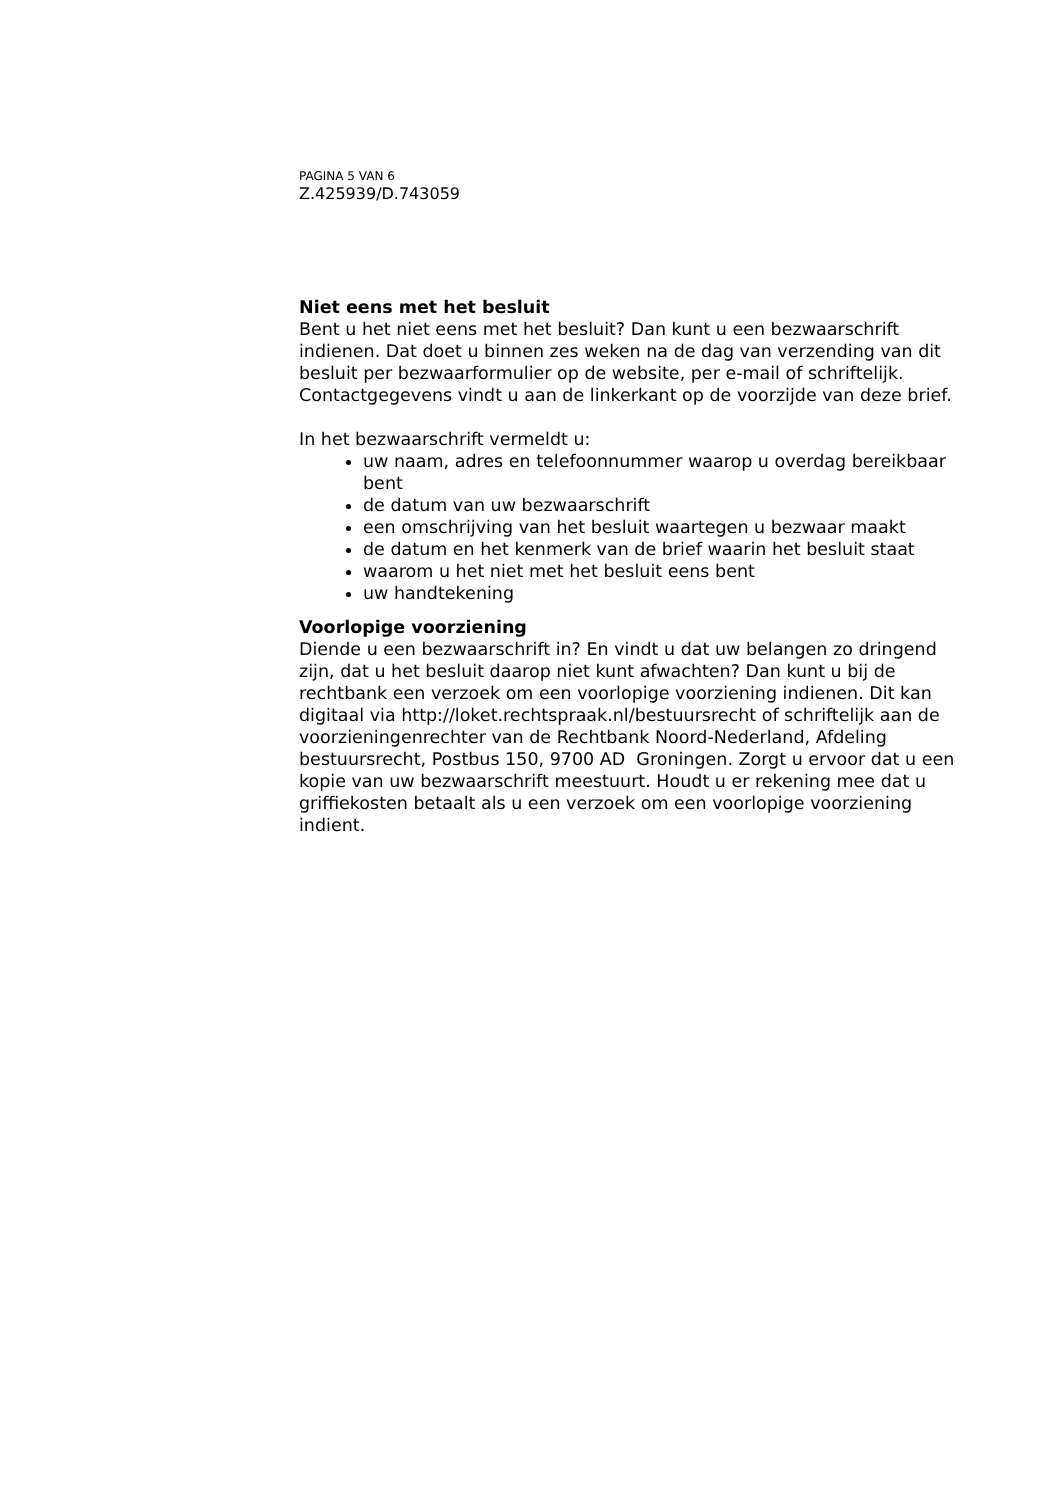PAGINA 5 VAN 6
Z.425939/D.743059
Niet eens met het besluit
Bent u het niet eens met het besluit? Dan kunt u een bezwaarschrift indienen. Dat doet u binnen zes weken na de dag van verzending van dit besluit per bezwaarformulier op de website, per e-mail of schriftelijk. Contactgegevens vindt u aan de linkerkant op de voorzijde van deze brief.
In het bezwaarschrift vermeldt u:
uw naam, adres en telefoonnummer waarop u overdag bereikbaar bent
de datum van uw bezwaarschrift
een omschrijving van het besluit waartegen u bezwaar maakt
de datum en het kenmerk van de brief waarin het besluit staat
waarom u het niet met het besluit eens bent
uw handtekening
Voorlopige voorziening
Diende u een bezwaarschrift in? En vindt u dat uw belangen zo dringend zijn, dat u het besluit daarop niet kunt afwachten? Dan kunt u bij de rechtbank een verzoek om een voorlopige voorziening indienen. Dit kan digitaal via http://loket.rechtspraak.nl/bestuursrecht of schriftelijk aan de voorzieningenrechter van de Rechtbank Noord-Nederland, Afdeling bestuursrecht, Postbus 150, 9700 AD Groningen. Zorgt u ervoor dat u een kopie van uw bezwaarschrift meestuurt. Houdt u er rekening mee dat u griffiekosten betaalt als u een verzoek om een voorlopige voorziening indient.